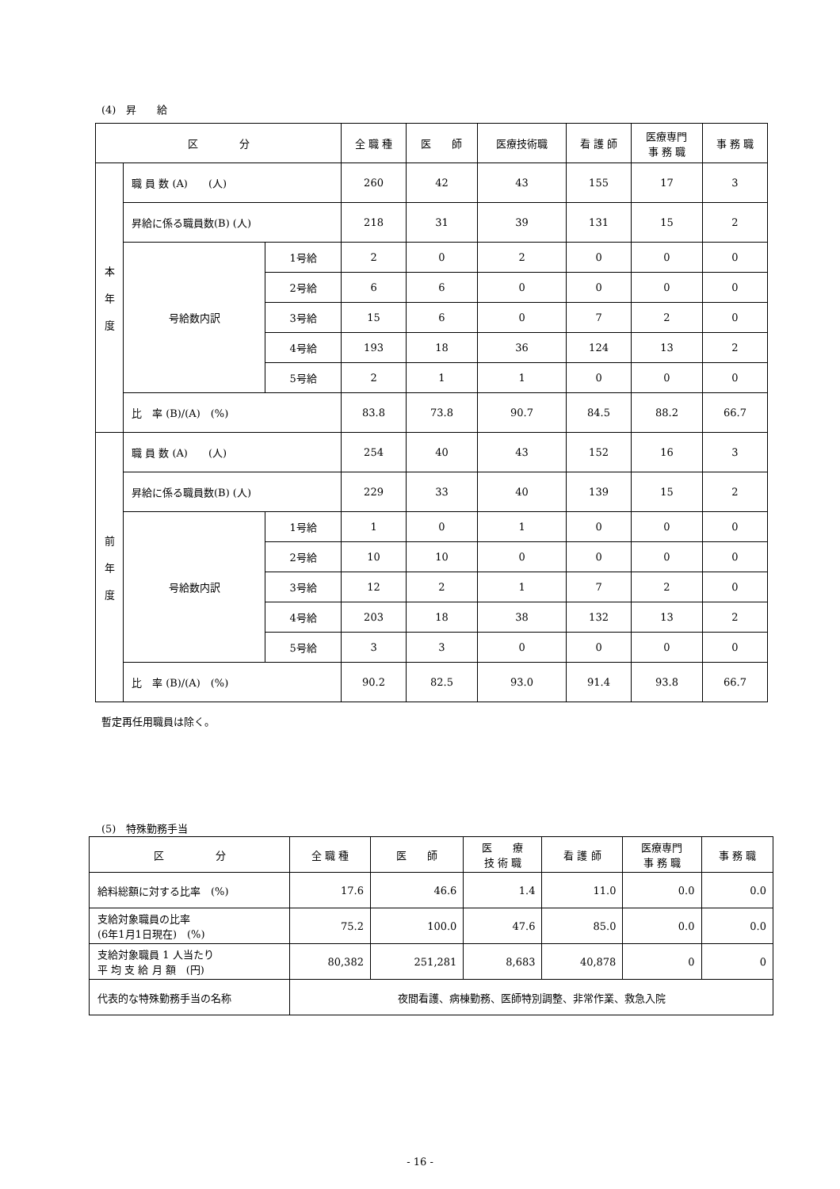(4)　昇　　給
| 区 分 | | | 全 職 種 | 医 師 | 医療技術職 | 看 護 師 | 医療専門 事 務 職 | 事 務 職 |
| --- | --- | --- | --- | --- | --- | --- | --- | --- |
| 本 年 度 | 職 員 数 (A) (人) | | 260 | 42 | 43 | 155 | 17 | 3 |
| | 昇給に係る職員数(B) (人) | | 218 | 31 | 39 | 131 | 15 | 2 |
| | 号給数内訳 | 1号給 | 2 | 0 | 2 | 0 | 0 | 0 |
| | | 2号給 | 6 | 6 | 0 | 0 | 0 | 0 |
| | | 3号給 | 15 | 6 | 0 | 7 | 2 | 0 |
| | | 4号給 | 193 | 18 | 36 | 124 | 13 | 2 |
| | | 5号給 | 2 | 1 | 1 | 0 | 0 | 0 |
| | 比 率 (B)/(A) (%) | | 83.8 | 73.8 | 90.7 | 84.5 | 88.2 | 66.7 |
| 前 年 度 | 職 員 数 (A) (人) | | 254 | 40 | 43 | 152 | 16 | 3 |
| | 昇給に係る職員数(B) (人) | | 229 | 33 | 40 | 139 | 15 | 2 |
| | 号給数内訳 | 1号給 | 1 | 0 | 1 | 0 | 0 | 0 |
| | | 2号給 | 10 | 10 | 0 | 0 | 0 | 0 |
| | | 3号給 | 12 | 2 | 1 | 7 | 2 | 0 |
| | | 4号給 | 203 | 18 | 38 | 132 | 13 | 2 |
| | | 5号給 | 3 | 3 | 0 | 0 | 0 | 0 |
| | 比 率 (B)/(A) (%) | | 90.2 | 82.5 | 93.0 | 91.4 | 93.8 | 66.7 |
暫定再任用職員は除く。
(5)　特殊勤務手当
| 区 分 | 全 職 種 | 医 師 | 医 療 技 術 職 | 看 護 師 | 医療専門 事 務 職 | 事 務 職 |
| --- | --- | --- | --- | --- | --- | --- |
| 給料総額に対する比率 (%) | 17.6 | 46.6 | 1.4 | 11.0 | 0.0 | 0.0 |
| 支給対象職員の比率 (6年1月1日現在) (%) | 75.2 | 100.0 | 47.6 | 85.0 | 0.0 | 0.0 |
| 支給対象職員 1 人当たり 平 均 支 給 月 額 (円) | 80,382 | 251,281 | 8,683 | 40,878 | 0 | 0 |
| 代表的な特殊勤務手当の名称 | 夜間看護、病棟勤務、医師特別調整、非常作業、救急入院 | | | | | |
- 16 -